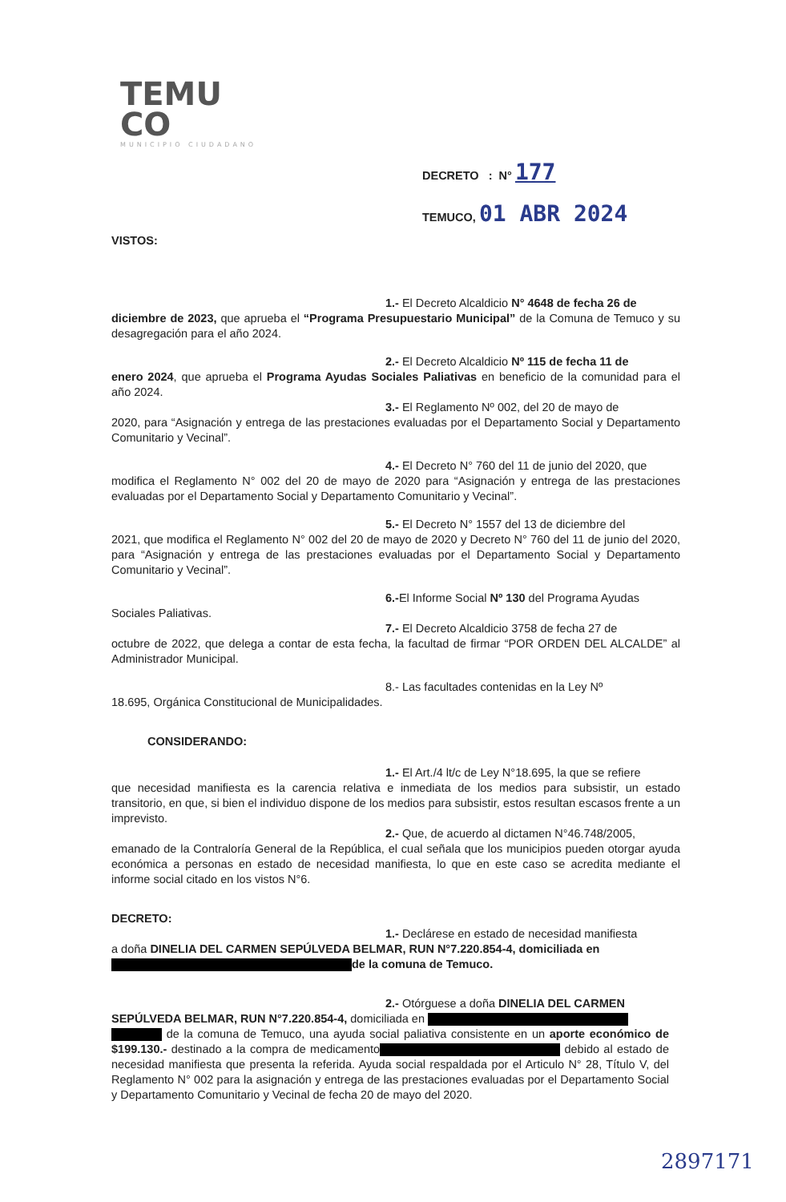TEMU
CO
MUNICIPIO CIUDADANO
DECRETO : N° 177
TEMUCO, 01 ABR 2024
VISTOS:
1.- El Decreto Alcaldicio N° 4648 de fecha 26 de
diciembre de 2023, que aprueba el “Programa Presupuestario Municipal” de la Comuna de Temuco y su desagregación para el año 2024.
2.- El Decreto Alcaldicio Nº 115 de fecha 11 de
enero 2024, que aprueba el Programa Ayudas Sociales Paliativas en beneficio de la comunidad para el año 2024.
3.- El Reglamento Nº 002, del 20 de mayo de
2020, para “Asignación y entrega de las prestaciones evaluadas por el Departamento Social y Departamento Comunitario y Vecinal”.
4.- El Decreto N° 760 del 11 de junio del 2020, que
modifica el Reglamento N° 002 del 20 de mayo de 2020 para “Asignación y entrega de las prestaciones evaluadas por el Departamento Social y Departamento Comunitario y Vecinal”.
5.- El Decreto N° 1557 del 13 de diciembre del
2021, que modifica el Reglamento N° 002 del 20 de mayo de 2020 y Decreto N° 760 del 11 de junio del 2020, para “Asignación y entrega de las prestaciones evaluadas por el Departamento Social y Departamento Comunitario y Vecinal”.
6.-El Informe Social Nº 130 del Programa Ayudas
Sociales Paliativas.
7.- El Decreto Alcaldicio 3758 de fecha 27 de
octubre de 2022, que delega a contar de esta fecha, la facultad de firmar “POR ORDEN DEL ALCALDE” al Administrador Municipal.
8.- Las facultades contenidas en la Ley Nº
18.695, Orgánica Constitucional de Municipalidades.
CONSIDERANDO:
1.- El Art./4 lt/c de Ley N°18.695, la que se refiere
que necesidad manifiesta es la carencia relativa e inmediata de los medios para subsistir, un estado transitorio, en que, si bien el individuo dispone de los medios para subsistir, estos resultan escasos frente a un imprevisto.
2.- Que, de acuerdo al dictamen N°46.748/2005,
emanado de la Contraloría General de la República, el cual señala que los municipios pueden otorgar ayuda económica a personas en estado de necesidad manifiesta, lo que en este caso se acredita mediante el informe social citado en los vistos N°6.
DECRETO:
1.- Declárese en estado de necesidad manifiesta
a doña DINELIA DEL CARMEN SEPÚLVEDA BELMAR, RUN N°7.220.854-4, domiciliada en
de la comuna de Temuco.
2.- Otórguese a doña DINELIA DEL CARMEN
SEPÚLVEDA BELMAR, RUN N°7.220.854-4, domiciliada en
de la comuna de Temuco, una ayuda social paliativa consistente en un aporte económico de $199.130.- destinado a la compra de medicamento debido al estado de necesidad manifiesta que presenta la referida. Ayuda social respaldada por el Articulo N° 28, Título V, del Reglamento N° 002 para la asignación y entrega de las prestaciones evaluadas por el Departamento Social y Departamento Comunitario y Vecinal de fecha 20 de mayo del 2020.
2897171